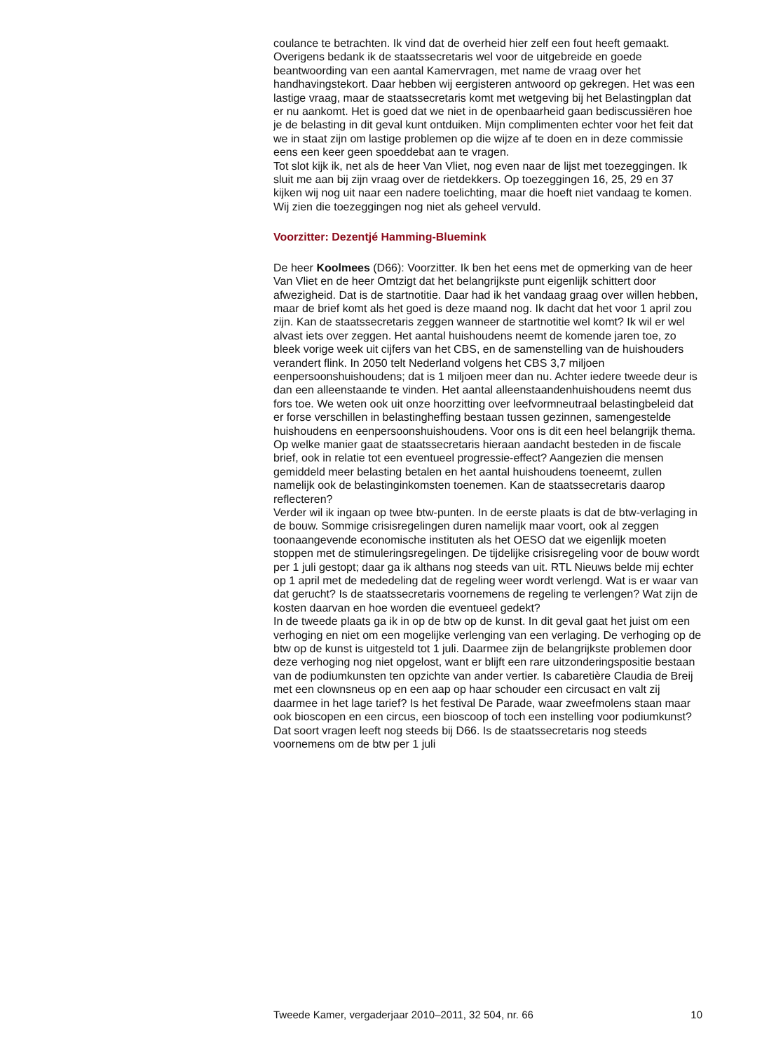coulance te betrachten. Ik vind dat de overheid hier zelf een fout heeft gemaakt.
Overigens bedank ik de staatssecretaris wel voor de uitgebreide en goede beantwoording van een aantal Kamervragen, met name de vraag over het handhavingstekort. Daar hebben wij eergisteren antwoord op gekregen. Het was een lastige vraag, maar de staatssecretaris komt met wetgeving bij het Belastingplan dat er nu aankomt. Het is goed dat we niet in de openbaarheid gaan bediscussiëren hoe je de belasting in dit geval kunt ontduiken. Mijn complimenten echter voor het feit dat we in staat zijn om lastige problemen op die wijze af te doen en in deze commissie eens een keer geen spoeddebat aan te vragen.
Tot slot kijk ik, net als de heer Van Vliet, nog even naar de lijst met toezeggingen. Ik sluit me aan bij zijn vraag over de rietdekkers. Op toezeggingen 16, 25, 29 en 37 kijken wij nog uit naar een nadere toelichting, maar die hoeft niet vandaag te komen. Wij zien die toezeggingen nog niet als geheel vervuld.
Voorzitter: Dezentjé Hamming-Bluemink
De heer Koolmees (D66): Voorzitter. Ik ben het eens met de opmerking van de heer Van Vliet en de heer Omtzigt dat het belangrijkste punt eigenlijk schittert door afwezigheid. Dat is de startnotitie. Daar had ik het vandaag graag over willen hebben, maar de brief komt als het goed is deze maand nog. Ik dacht dat het voor 1 april zou zijn. Kan de staatssecretaris zeggen wanneer de startnotitie wel komt? Ik wil er wel alvast iets over zeggen. Het aantal huishoudens neemt de komende jaren toe, zo bleek vorige week uit cijfers van het CBS, en de samenstelling van de huishouders verandert flink. In 2050 telt Nederland volgens het CBS 3,7 miljoen eenpersoonshuishoudens; dat is 1 miljoen meer dan nu. Achter iedere tweede deur is dan een alleenstaande te vinden. Het aantal alleenstaandenhuishoudens neemt dus fors toe. We weten ook uit onze hoorzitting over leefvormneutraal belastingbeleid dat er forse verschillen in belastingheffing bestaan tussen gezinnen, samengestelde huishoudens en eenpersoonshuishoudens. Voor ons is dit een heel belangrijk thema. Op welke manier gaat de staatssecretaris hieraan aandacht besteden in de fiscale brief, ook in relatie tot een eventueel progressie-effect? Aangezien die mensen gemiddeld meer belasting betalen en het aantal huishoudens toeneemt, zullen namelijk ook de belastinginkomsten toenemen. Kan de staatssecretaris daarop reflecteren?
Verder wil ik ingaan op twee btw-punten. In de eerste plaats is dat de btw-verlaging in de bouw. Sommige crisisregelingen duren namelijk maar voort, ook al zeggen toonaangevende economische instituten als het OESO dat we eigenlijk moeten stoppen met de stimuleringsregelingen. De tijdelijke crisisregeling voor de bouw wordt per 1 juli gestopt; daar ga ik althans nog steeds van uit. RTL Nieuws belde mij echter op 1 april met de mededeling dat de regeling weer wordt verlengd. Wat is er waar van dat gerucht? Is de staatssecretaris voornemens de regeling te verlengen? Wat zijn de kosten daarvan en hoe worden die eventueel gedekt?
In de tweede plaats ga ik in op de btw op de kunst. In dit geval gaat het juist om een verhoging en niet om een mogelijke verlenging van een verlaging. De verhoging op de btw op de kunst is uitgesteld tot 1 juli. Daarmee zijn de belangrijkste problemen door deze verhoging nog niet opgelost, want er blijft een rare uitzonderingspositie bestaan van de podiumkunsten ten opzichte van ander vertier. Is cabaretière Claudia de Breij met een clownsneus op en een aap op haar schouder een circusact en valt zij daarmee in het lage tarief? Is het festival De Parade, waar zweefmolens staan maar ook bioscopen en een circus, een bioscoop of toch een instelling voor podiumkunst? Dat soort vragen leeft nog steeds bij D66. Is de staatssecretaris nog steeds voornemens om de btw per 1 juli
Tweede Kamer, vergaderjaar 2010–2011, 32 504, nr. 66 10